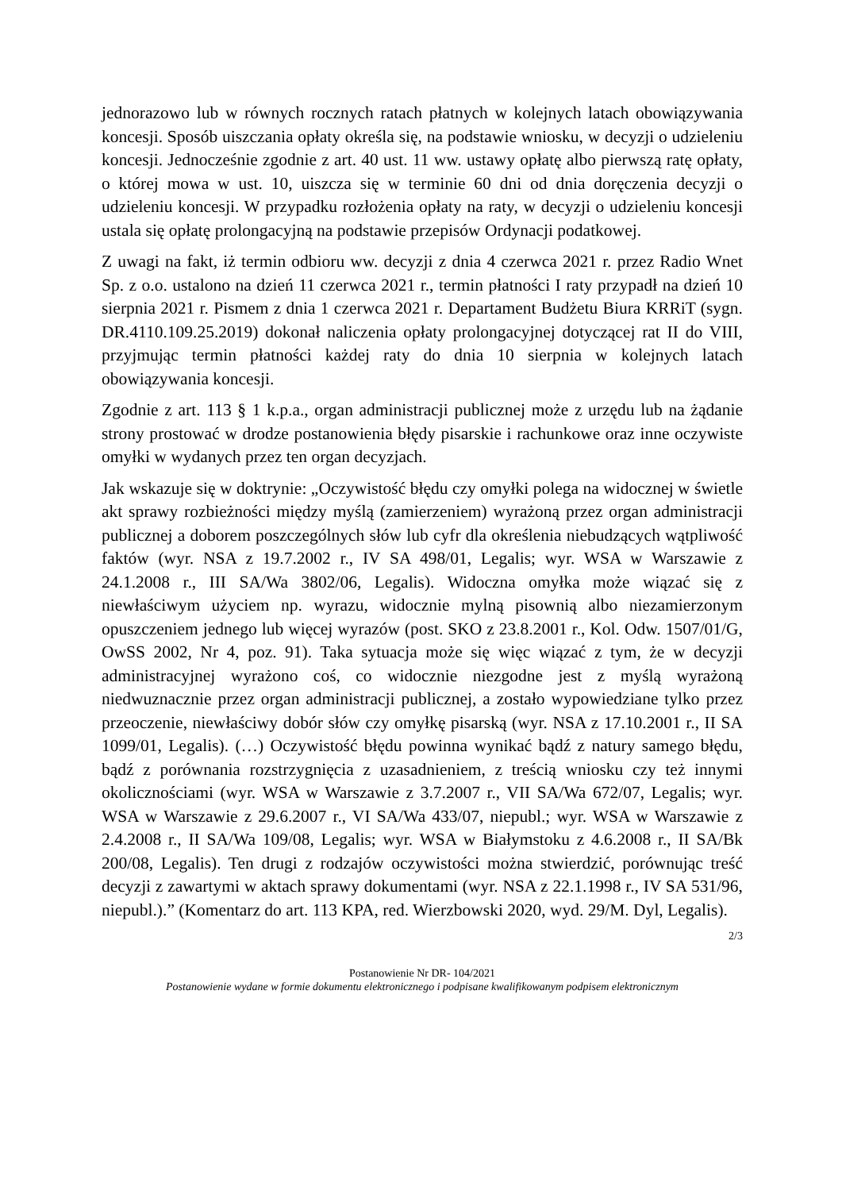jednorazowo lub w równych rocznych ratach płatnych w kolejnych latach obowiązywania koncesji. Sposób uiszczania opłaty określa się, na podstawie wniosku, w decyzji o udzieleniu koncesji. Jednocześnie zgodnie z art. 40 ust. 11 ww. ustawy opłatę albo pierwszą ratę opłaty, o której mowa w ust. 10, uiszcza się w terminie 60 dni od dnia doręczenia decyzji o udzieleniu koncesji. W przypadku rozłożenia opłaty na raty, w decyzji o udzieleniu koncesji ustala się opłatę prolongacyjną na podstawie przepisów Ordynacji podatkowej.
Z uwagi na fakt, iż termin odbioru ww. decyzji z dnia 4 czerwca 2021 r. przez Radio Wnet Sp. z o.o. ustalono na dzień 11 czerwca 2021 r., termin płatności I raty przypadł na dzień 10 sierpnia 2021 r. Pismem z dnia 1 czerwca 2021 r. Departament Budżetu Biura KRRiT (sygn. DR.4110.109.25.2019) dokonał naliczenia opłaty prolongacyjnej dotyczącej rat II do VIII, przyjmując termin płatności każdej raty do dnia 10 sierpnia w kolejnych latach obowiązywania koncesji.
Zgodnie z art. 113 § 1 k.p.a., organ administracji publicznej może z urzędu lub na żądanie strony prostować w drodze postanowienia błędy pisarskie i rachunkowe oraz inne oczywiste omyłki w wydanych przez ten organ decyzjach.
Jak wskazuje się w doktrynie: „Oczywistość błędu czy omyłki polega na widocznej w świetle akt sprawy rozbieżności między myślą (zamierzeniem) wyrażoną przez organ administracji publicznej a doborem poszczególnych słów lub cyfr dla określenia niebudzących wątpliwość faktów (wyr. NSA z 19.7.2002 r., IV SA 498/01, Legalis; wyr. WSA w Warszawie z 24.1.2008 r., III SA/Wa 3802/06, Legalis). Widoczna omyłka może wiązać się z niewłaściwym użyciem np. wyrazu, widocznie mylną pisownią albo niezamierzonym opuszczeniem jednego lub więcej wyrazów (post. SKO z 23.8.2001 r., Kol. Odw. 1507/01/G, OwSS 2002, Nr 4, poz. 91). Taka sytuacja może się więc wiązać z tym, że w decyzji administracyjnej wyrażono coś, co widocznie niezgodne jest z myślą wyrażoną niedwuznacznie przez organ administracji publicznej, a zostało wypowiedziane tylko przez przeoczenie, niewłaściwy dobór słów czy omyłkę pisarską (wyr. NSA z 17.10.2001 r., II SA 1099/01, Legalis). (…) Oczywistość błędu powinna wynikać bądź z natury samego błędu, bądź z porównania rozstrzygnięcia z uzasadnieniem, z treścią wniosku czy też innymi okolicznościami (wyr. WSA w Warszawie z 3.7.2007 r., VII SA/Wa 672/07, Legalis; wyr. WSA w Warszawie z 29.6.2007 r., VI SA/Wa 433/07, niepubl.; wyr. WSA w Warszawie z 2.4.2008 r., II SA/Wa 109/08, Legalis; wyr. WSA w Białymstoku z 4.6.2008 r., II SA/Bk 200/08, Legalis). Ten drugi z rodzajów oczywistości można stwierdzić, porównując treść decyzji z zawartymi w aktach sprawy dokumentami (wyr. NSA z 22.1.1998 r., IV SA 531/96, niepubl.).” (Komentarz do art. 113 KPA, red. Wierzbowski 2020, wyd. 29/M. Dyl, Legalis).
2/3
Postanowienie Nr DR- 104/2021
Postanowienie wydane w formie dokumentu elektronicznego i podpisane kwalifikowanym podpisem elektronicznym